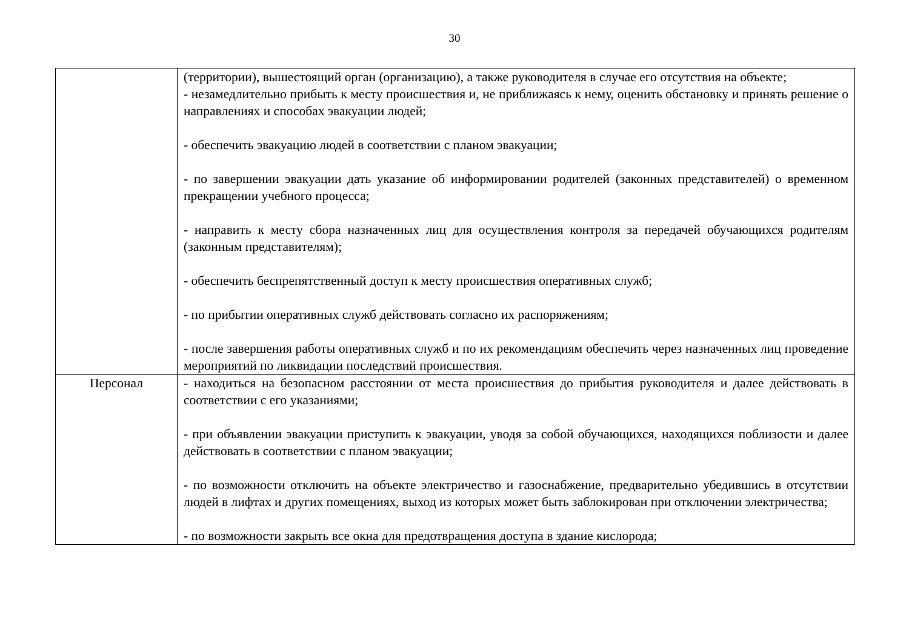30
| | (территории), вышестоящий орган (организацию), а также руководителя в случае его отсутствия на объекте; - незамедлительно прибыть к месту происшествия и, не приближаясь к нему, оценить обстановку и принять решение о направлениях и способах эвакуации людей; - обеспечить эвакуацию людей в соответствии с планом эвакуации; - по завершении эвакуации дать указание об информировании родителей (законных представителей) о временном прекращении учебного процесса; - направить к месту сбора назначенных лиц для осуществления контроля за передачей обучающихся родителям (законным представителям); - обеспечить беспрепятственный доступ к месту происшествия оперативных служб; - по прибытии оперативных служб действовать согласно их распоряжениям; - после завершения работы оперативных служб и по их рекомендациям обеспечить через назначенных лиц проведение мероприятий по ликвидации последствий происшествия. |
| Персонал | - находиться на безопасном расстоянии от места происшествия до прибытия руководителя и далее действовать в соответствии с его указаниями; - при объявлении эвакуации приступить к эвакуации, уводя за собой обучающихся, находящихся поблизости и далее действовать в соответствии с планом эвакуации; - по возможности отключить на объекте электричество и газоснабжение, предварительно убедившись в отсутствии людей в лифтах и других помещениях, выход из которых может быть заблокирован при отключении электричества; - по возможности закрыть все окна для предотвращения доступа в здание кислорода; |